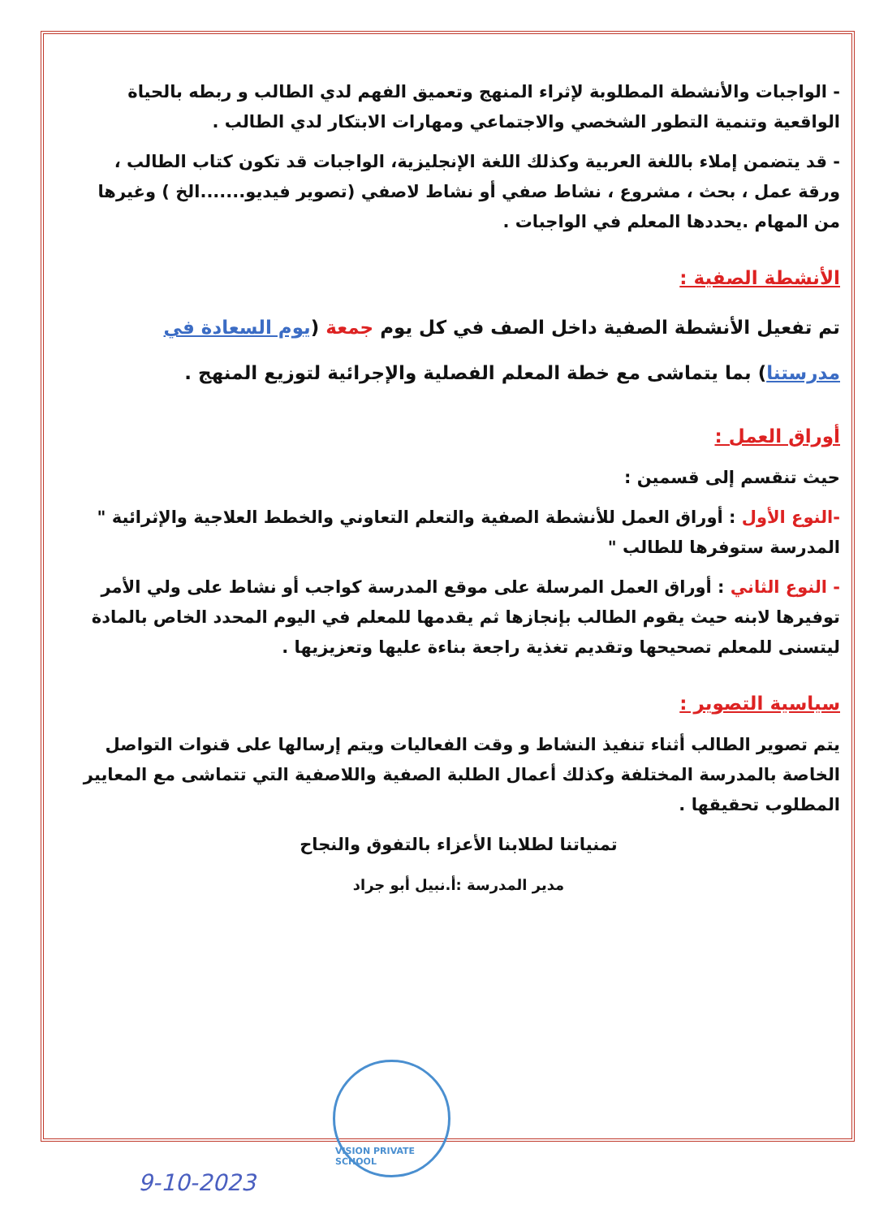- الواجبات والأنشطة المطلوبة لإثراء المنهج وتعميق الفهم لدي الطالب و ربطه بالحياة الواقعية وتنمية التطور الشخصي والاجتماعي ومهارات الابتكار لدي الطالب .
- قد يتضمن إملاء باللغة العربية وكذلك اللغة الإنجليزية، الواجبات قد تكون كتاب الطالب ، ورقة عمل ، بحث ، مشروع ، نشاط صفي أو نشاط لاصفي (تصوير فيديو.......الخ ) وغيرها من المهام .يحددها المعلم في الواجبات .
الأنشطة الصفية :
تم تفعيل الأنشطة الصفية داخل الصف في كل يوم جمعة (يوم السعادة في مدرستنا) بما يتماشى مع خطة المعلم الفصلية والإجرائية لتوزيع المنهج .
أوراق العمل :
حيث تنقسم إلى قسمين :
-النوع الأول : أوراق العمل للأنشطة الصفية والتعلم التعاوني والخطط العلاجية والإثرائية " المدرسة ستوفرها للطالب "
- النوع الثاني : أوراق العمل المرسلة على موقع المدرسة كواجب أو نشاط على ولي الأمر توفيرها لابنه حيث يقوم الطالب بإنجازها ثم يقدمها للمعلم في اليوم المحدد الخاص بالمادة ليتسنى للمعلم تصحيحها وتقديم تغذية راجعة بناءة عليها وتعزيزيها .
سياسية التصوير :
يتم تصوير الطالب أثناء تنفيذ النشاط و وقت الفعاليات ويتم إرسالها على قنوات التواصل الخاصة بالمدرسة المختلفة وكذلك أعمال الطلبة الصفية واللاصفية التي تتماشى مع المعايير المطلوب تحقيقها .
تمنياتنا لطلابنا الأعزاء بالتفوق والنجاح
مدير المدرسة :أ.نبيل أبو جراد
VISION PRIVATE SCHOOL
9-10-2023